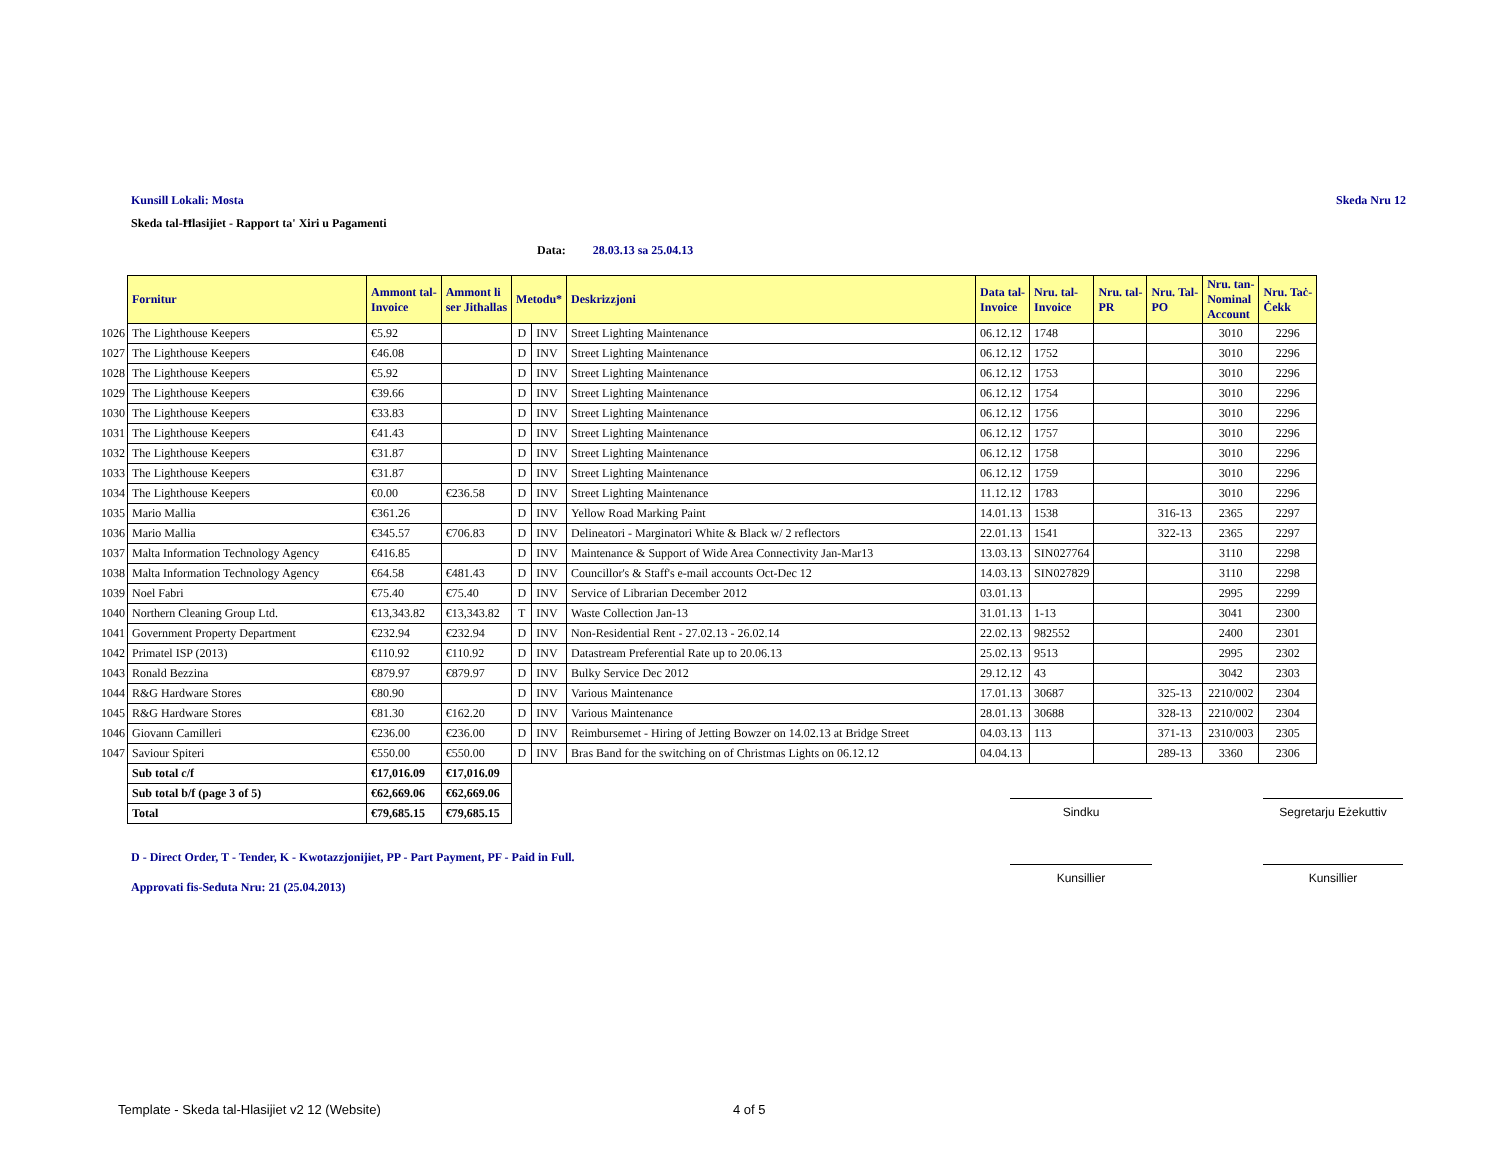Kunsill Lokali: Mosta Skeda Nru 12
Skeda tal-Ħlasijiet - Rapport ta' Xiri u Pagamenti
Data: 28.03.13 sa 25.04.13
| | Fornitur | Ammont tal- Invoice | Ammont li ser Jithallas | Metodu* | | Deskrizzjoni | Data tal- Invoice | Nru. tal- Invoice | Nru. tal- PR | Nru. Tal- PO | Nru. tan- Nominal Account | Nru. Taċ- Ċekk |
| 1026 | The Lighthouse Keepers | €5.92 | | D | INV | Street Lighting Maintenance | 06.12.12 | 1748 | | | 3010 | 2296 |
| 1027 | The Lighthouse Keepers | €46.08 | | D | INV | Street Lighting Maintenance | 06.12.12 | 1752 | | | 3010 | 2296 |
| 1028 | The Lighthouse Keepers | €5.92 | | D | INV | Street Lighting Maintenance | 06.12.12 | 1753 | | | 3010 | 2296 |
| 1029 | The Lighthouse Keepers | €39.66 | | D | INV | Street Lighting Maintenance | 06.12.12 | 1754 | | | 3010 | 2296 |
| 1030 | The Lighthouse Keepers | €33.83 | | D | INV | Street Lighting Maintenance | 06.12.12 | 1756 | | | 3010 | 2296 |
| 1031 | The Lighthouse Keepers | €41.43 | | D | INV | Street Lighting Maintenance | 06.12.12 | 1757 | | | 3010 | 2296 |
| 1032 | The Lighthouse Keepers | €31.87 | | D | INV | Street Lighting Maintenance | 06.12.12 | 1758 | | | 3010 | 2296 |
| 1033 | The Lighthouse Keepers | €31.87 | | D | INV | Street Lighting Maintenance | 06.12.12 | 1759 | | | 3010 | 2296 |
| 1034 | The Lighthouse Keepers | €0.00 | €236.58 | D | INV | Street Lighting Maintenance | 11.12.12 | 1783 | | | 3010 | 2296 |
| 1035 | Mario Mallia | €361.26 | | D | INV | Yellow Road Marking Paint | 14.01.13 | 1538 | | 316-13 | 2365 | 2297 |
| 1036 | Mario Mallia | €345.57 | €706.83 | D | INV | Delineatori - Marginatori White & Black w/ 2 reflectors | 22.01.13 | 1541 | | 322-13 | 2365 | 2297 |
| 1037 | Malta Information Technology Agency | €416.85 | | D | INV | Maintenance & Support of Wide Area Connectivity Jan-Mar13 | 13.03.13 | SIN027764 | | | 3110 | 2298 |
| 1038 | Malta Information Technology Agency | €64.58 | €481.43 | D | INV | Councillor's & Staff's e-mail accounts Oct-Dec 12 | 14.03.13 | SIN027829 | | | 3110 | 2298 |
| 1039 | Noel Fabri | €75.40 | €75.40 | D | INV | Service of Librarian December 2012 | 03.01.13 | | | | 2995 | 2299 |
| 1040 | Northern Cleaning Group Ltd. | €13,343.82 | €13,343.82 | T | INV | Waste Collection Jan-13 | 31.01.13 | 1-13 | | | 3041 | 2300 |
| 1041 | Government Property Department | €232.94 | €232.94 | D | INV | Non-Residential Rent - 27.02.13 - 26.02.14 | 22.02.13 | 982552 | | | 2400 | 2301 |
| 1042 | Primatel ISP (2013) | €110.92 | €110.92 | D | INV | Datastream Preferential Rate up to 20.06.13 | 25.02.13 | 9513 | | | 2995 | 2302 |
| 1043 | Ronald Bezzina | €879.97 | €879.97 | D | INV | Bulky Service Dec 2012 | 29.12.12 | 43 | | | 3042 | 2303 |
| 1044 | R&G Hardware Stores | €80.90 | | D | INV | Various Maintenance | 17.01.13 | 30687 | | 325-13 | 2210/002 | 2304 |
| 1045 | R&G Hardware Stores | €81.30 | €162.20 | D | INV | Various Maintenance | 28.01.13 | 30688 | | 328-13 | 2210/002 | 2304 |
| 1046 | Giovann Camilleri | €236.00 | €236.00 | D | INV | Reimbursemet - Hiring of Jetting Bowzer on 14.02.13 at Bridge Street | 04.03.13 | 113 | | 371-13 | 2310/003 | 2305 |
| 1047 | Saviour Spiteri | €550.00 | €550.00 | D | INV | Bras Band for the switching on of Christmas Lights on 06.12.12 | 04.04.13 | | | 289-13 | 3360 | 2306 |
| | Sub total c/f | €17,016.09 | €17,016.09 | | | | | | | | | |
| | Sub total b/f (page 3 of 5) | €62,669.06 | €62,669.06 | | | | | | | | | |
| | Total | €79,685.15 | €79,685.15 | | | | | | | | | |
Sindku
Segretarju Eżekuttiv
Kunsillier Kunsillier
D - Direct Order, T - Tender, K - Kwotazzjonijiet, PP - Part Payment, PF - Paid in Full.
Approvati fis-Seduta Nru: 21 (25.04.2013)
Template - Skeda tal-Hlasijiet v2 12 (Website)
4 of 5